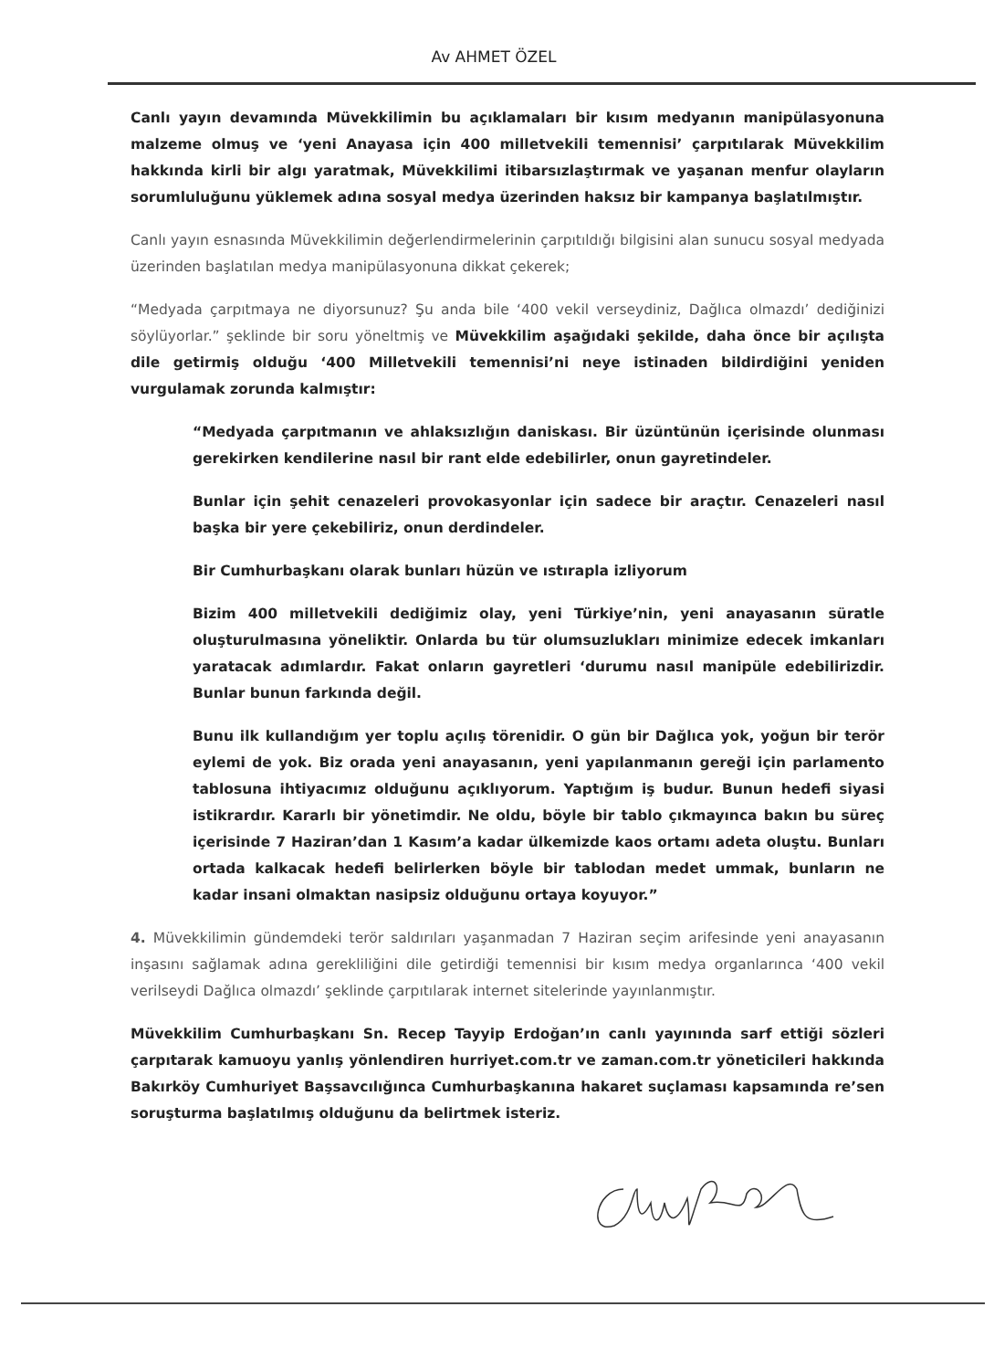Av AHMET ÖZEL
Canlı yayın devamında Müvekkilimin bu açıklamaları bir kısım medyanın manipülasyonuna malzeme olmuş ve ‘yeni Anayasa için 400 milletvekili temennisi’ çarpıtılarak Müvekkilim hakkında kirli bir algı yaratmak, Müvekkilimi itibarsızlaştırmak ve yaşanan menfur olayların sorumluluğunu yüklemek adına sosyal medya üzerinden haksız bir kampanya başlatılmıştır.
Canlı yayın esnasında Müvekkilimin değerlendirmelerinin çarpıtıldığı bilgisini alan sunucu sosyal medyada üzerinden başlatılan medya manipülasyonuna dikkat çekerek;
“Medyada çarpıtmaya ne diyorsunuz? Şu anda bile ‘400 vekil verseydiniz, Dağlıca olmazdı’ dediğinizi söylüyorlar.” şeklinde bir soru yöneltmiş ve Müvekkilim aşağıdaki şekilde, daha önce bir açılışta dile getirmiş olduğu ‘400 Milletvekili temennisi’ni neye istinaden bildirdiğini yeniden vurgulamak zorunda kalmıştır:
“Medyada çarpıtmanın ve ahlaksızlığın daniskası. Bir üzüntünün içerisinde olunması gerekirken kendilerine nasıl bir rant elde edebilirler, onun gayretindeler.
Bunlar için şehit cenazeleri provokasyonlar için sadece bir araçtır. Cenazeleri nasıl başka bir yere çekebiliriz, onun derdindeler.
Bir Cumhurbaşkanı olarak bunları hüzün ve ıstırapla izliyorum
Bizim 400 milletvekili dediğimiz olay, yeni Türkiye’nin, yeni anayasanın süratle oluşturulmasına yöneliktir. Onlarda bu tür olumsuzlukları minimize edecek imkanları yaratacak adımlardır. Fakat onların gayretleri ‘durumu nasıl manipüle edebilirizdir. Bunlar bunun farkında değil.
Bunu ilk kullandığım yer toplu açılış törenidir. O gün bir Dağlıca yok, yoğun bir terör eylemi de yok. Biz orada yeni anayasanın, yeni yapılanmanın gereği için parlamento tablosuna ihtiyacımız olduğunu açıklıyorum. Yaptığım iş budur. Bunun hedefi siyasi istikrardır. Kararlı bir yönetimdir. Ne oldu, böyle bir tablo çıkmayınca bakın bu süreç içerisinde 7 Haziran’dan 1 Kasım’a kadar ülkemizde kaos ortamı adeta oluştu. Bunları ortada kalkacak hedefi belirlerken böyle bir tablodan medet ummak, bunların ne kadar insani olmaktan nasipsiz olduğunu ortaya koyuyor.”
4. Müvekkilimin gündemdeki terör saldırıları yaşanmadan 7 Haziran seçim arifesinde yeni anayasanın inşasını sağlamak adına gerekliliğini dile getirdiği temennisi bir kısım medya organlarınca ‘400 vekil verilseydi Dağlıca olmazdı’ şeklinde çarpıtılarak internet sitelerinde yayınlanmıştır.
Müvekkilim Cumhurbaşkanı Sn. Recep Tayyip Erdoğan’ın canlı yayınında sarf ettiği sözleri çarpıtarak kamuoyu yanlış yönlendiren hurriyet.com.tr ve zaman.com.tr yöneticileri hakkında Bakırköy Cumhuriyet Başsavcılığınca Cumhurbaşkanına hakaret suçlaması kapsamında re’sen soruşturma başlatılmış olduğunu da belirtmek isteriz.